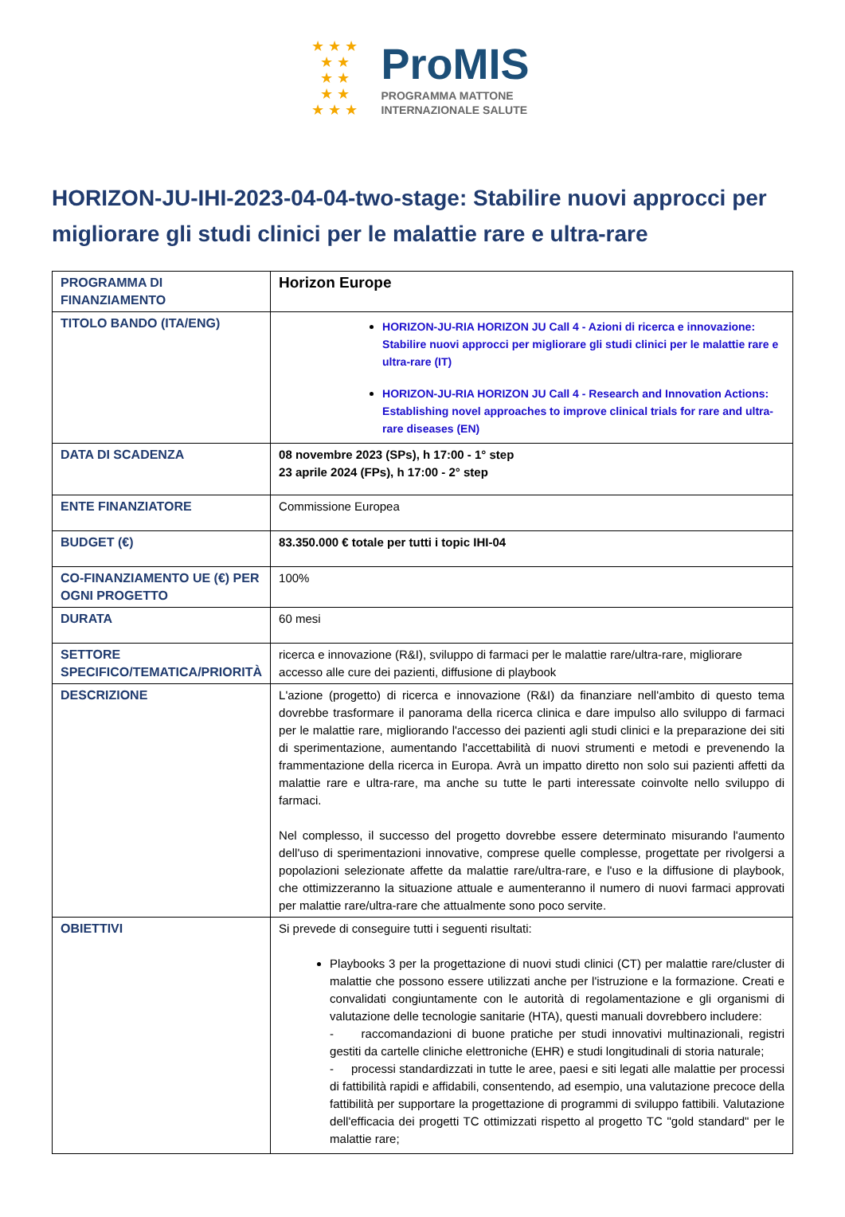★ ★ ★
★ ★
★ ★
★ ★
★ ★ ★
ProMIS
PROGRAMMA MATTONE
INTERNAZIONALE SALUTE
HORIZON-JU-IHI-2023-04-04-two-stage: Stabilire nuovi approcci per migliorare gli studi clinici per le malattie rare e ultra-rare
| PROGRAMMA DI FINANZIAMENTO | Horizon Europe |
| TITOLO BANDO (ITA/ENG) | HORIZON-JU-RIA HORIZON JU Call 4 - Azioni di ricerca e innovazione: Stabilire nuovi approcci per migliorare gli studi clinici per le malattie rare e ultra-rare (IT) HORIZON-JU-RIA HORIZON JU Call 4 - Research and Innovation Actions: Establishing novel approaches to improve clinical trials for rare and ultra-rare diseases (EN) |
| DATA DI SCADENZA | 08 novembre 2023 (SPs), h 17:00 - 1° step 23 aprile 2024 (FPs), h 17:00 - 2° step |
| ENTE FINANZIATORE | Commissione Europea |
| BUDGET (€) | 83.350.000 € totale per tutti i topic IHI-04 |
| CO-FINANZIAMENTO UE (€) PER OGNI PROGETTO | 100% |
| DURATA | 60 mesi |
| SETTORE SPECIFICO/TEMATICA/PRIORITÀ | ricerca e innovazione (R&I), sviluppo di farmaci per le malattie rare/ultra-rare, migliorare accesso alle cure dei pazienti, diffusione di playbook |
| DESCRIZIONE | L'azione (progetto) di ricerca e innovazione (R&I) da finanziare nell'ambito di questo tema dovrebbe trasformare il panorama della ricerca clinica e dare impulso allo sviluppo di farmaci per le malattie rare, migliorando l'accesso dei pazienti agli studi clinici e la preparazione dei siti di sperimentazione, aumentando l'accettabilità di nuovi strumenti e metodi e prevenendo la frammentazione della ricerca in Europa. Avrà un impatto diretto non solo sui pazienti affetti da malattie rare e ultra-rare, ma anche su tutte le parti interessate coinvolte nello sviluppo di farmaci. Nel complesso, il successo del progetto dovrebbe essere determinato misurando l'aumento dell'uso di sperimentazioni innovative, comprese quelle complesse, progettate per rivolgersi a popolazioni selezionate affette da malattie rare/ultra-rare, e l'uso e la diffusione di playbook, che ottimizzeranno la situazione attuale e aumenteranno il numero di nuovi farmaci approvati per malattie rare/ultra-rare che attualmente sono poco servite. |
| OBIETTIVI | Si prevede di conseguire tutti i seguenti risultati: Playbooks 3 per la progettazione di nuovi studi clinici (CT) per malattie rare/cluster di malattie che possono essere utilizzati anche per l'istruzione e la formazione. Creati e convalidati congiuntamente con le autorità di regolamentazione e gli organismi di valutazione delle tecnologie sanitarie (HTA), questi manuali dovrebbero includere: - raccomandazioni di buone pratiche per studi innovativi multinazionali, registri gestiti da cartelle cliniche elettroniche (EHR) e studi longitudinali di storia naturale; - processi standardizzati in tutte le aree, paesi e siti legati alle malattie per processi di fattibilità rapidi e affidabili, consentendo, ad esempio, una valutazione precoce della fattibilità per supportare la progettazione di programmi di sviluppo fattibili. Valutazione dell'efficacia dei progetti TC ottimizzati rispetto al progetto TC "gold standard" per le malattie rare; |